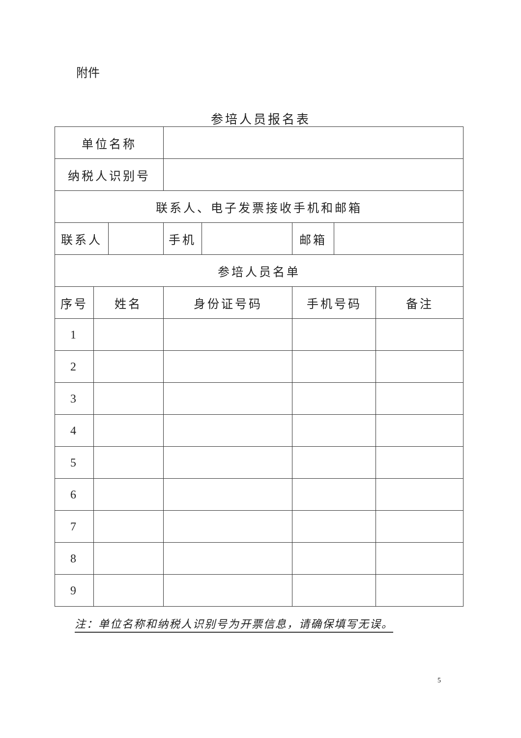附件
参培人员报名表
| 单位名称 | | | | | | | |
| 纳税人识别号 | | | | | | | |
| 联系人、电子发票接收手机和邮箱 | | | | | | | |
| 联系人 | | | 手机 | | 邮箱 | | |
| 参培人员名单 | | | | | | | |
| 序号 | 姓名 | | 身份证号码 | | 手机号码 | | 备注 |
| 1 | | | | | | | |
| 2 | | | | | | | |
| 3 | | | | | | | |
| 4 | | | | | | | |
| 5 | | | | | | | |
| 6 | | | | | | | |
| 7 | | | | | | | |
| 8 | | | | | | | |
| 9 | | | | | | | |
注：单位名称和纳税人识别号为开票信息，请确保填写无误。
5